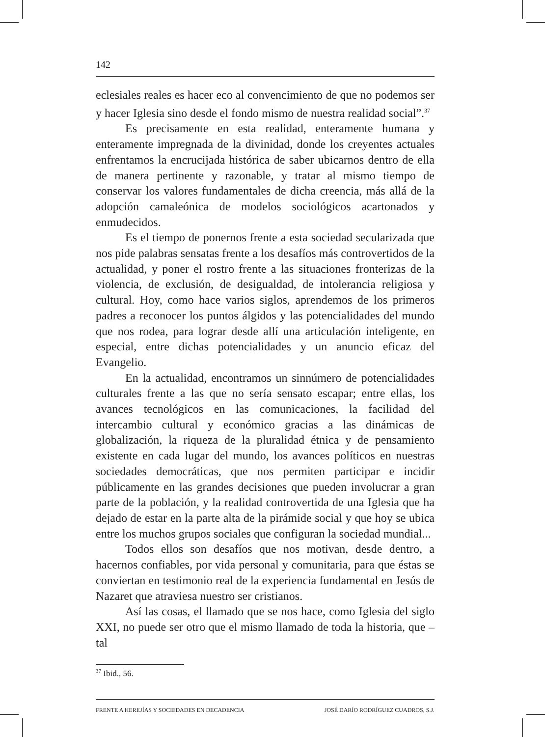142
eclesiales reales es hacer eco al convencimiento de que no podemos ser y hacer Iglesia sino desde el fondo mismo de nuestra realidad social”.<sup>37</sup>
Es precisamente en esta realidad, enteramente humana y enteramente impregnada de la divinidad, donde los creyentes actuales enfrentamos la encrucijada histórica de saber ubicarnos dentro de ella de manera pertinente y razonable, y tratar al mismo tiempo de conservar los valores fundamentales de dicha creencia, más allá de la adopción camaleónica de modelos sociológicos acartonados y enmudecidos.
Es el tiempo de ponernos frente a esta sociedad secularizada que nos pide palabras sensatas frente a los desafíos más controvertidos de la actualidad, y poner el rostro frente a las situaciones fronterizas de la violencia, de exclusión, de desigualdad, de intolerancia religiosa y cultural. Hoy, como hace varios siglos, aprendemos de los primeros padres a reconocer los puntos álgidos y las potencialidades del mundo que nos rodea, para lograr desde allí una articulación inteligente, en especial, entre dichas potencialidades y un anuncio eficaz del Evangelio.
En la actualidad, encontramos un sinnúmero de potencialidades culturales frente a las que no sería sensato escapar; entre ellas, los avances tecnológicos en las comunicaciones, la facilidad del intercambio cultural y económico gracias a las dinámicas de globalización, la riqueza de la pluralidad étnica y de pensamiento existente en cada lugar del mundo, los avances políticos en nuestras sociedades democráticas, que nos permiten participar e incidir públicamente en las grandes decisiones que pueden involucrar a gran parte de la población, y la realidad controvertida de una Iglesia que ha dejado de estar en la parte alta de la pirámide social y que hoy se ubica entre los muchos grupos sociales que configuran la sociedad mundial...
Todos ellos son desafíos que nos motivan, desde dentro, a hacernos confiables, por vida personal y comunitaria, para que éstas se conviertan en testimonio real de la experiencia fundamental en Jesús de Nazaret que atraviesa nuestro ser cristianos.
Así las cosas, el llamado que se nos hace, como Iglesia del siglo XXI, no puede ser otro que el mismo llamado de toda la historia, que –tal
<sup>37</sup> Ibid., 56.
FRENTE A HEREJÍAS Y SOCIEDADES EN DECADENCIA JOSÉ DARÍO RODRÍGUEZ CUADROS, S.J.